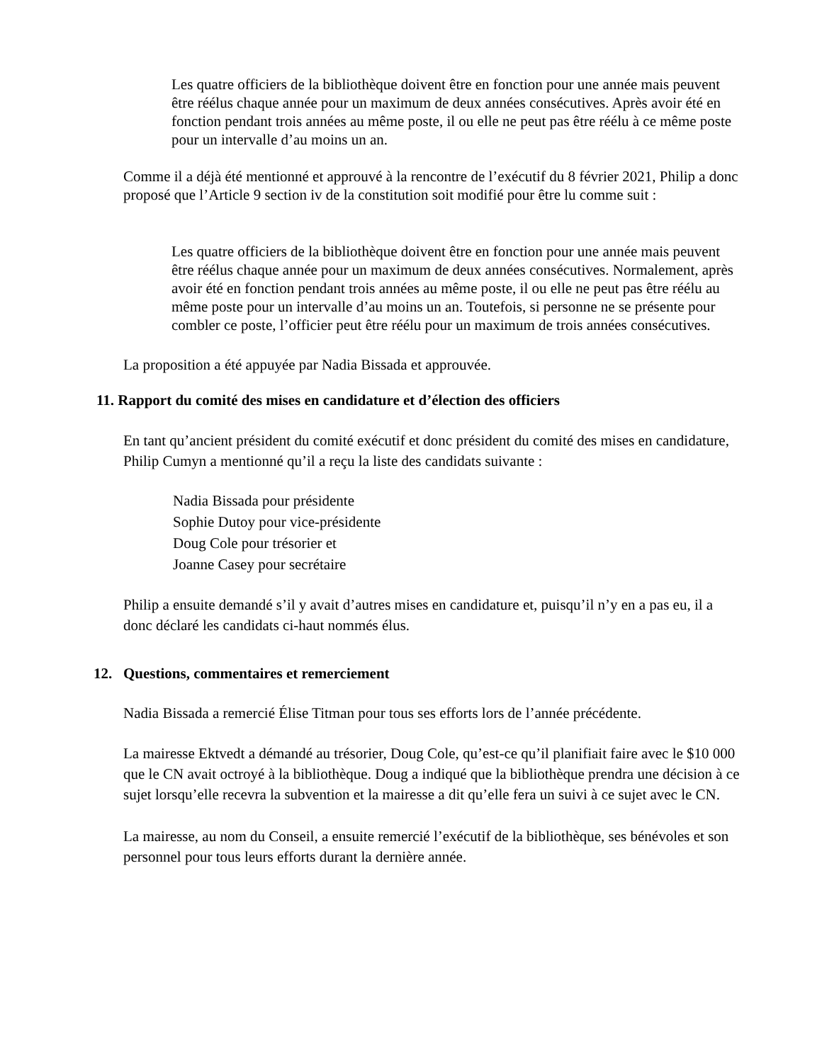Les quatre officiers de la bibliothèque doivent être en fonction pour une année mais peuvent être réélus chaque année pour un maximum de deux années consécutives. Après avoir été en fonction pendant trois années au même poste, il ou elle ne peut pas être réélu à ce même poste pour un intervalle d’au moins un an.
Comme il a déjà été mentionné et approuvé à la rencontre de l’exécutif du 8 février 2021, Philip a donc proposé que l’Article 9 section iv de la constitution soit modifié pour être lu comme suit :
Les quatre officiers de la bibliothèque doivent être en fonction pour une année mais peuvent être réélus chaque année pour un maximum de deux années consécutives. Normalement, après avoir été en fonction pendant trois années au même poste, il ou elle ne peut pas être réélu au même poste pour un intervalle d’au moins un an. Toutefois, si personne ne se présente pour combler ce poste, l’officier peut être réélu pour un maximum de trois années consécutives.
La proposition a été appuyée par Nadia Bissada et approuvée.
11. Rapport du comité des mises en candidature et d’élection des officiers
En tant qu’ancient président du comité exécutif et donc président du comité des mises en candidature, Philip Cumyn a mentionné qu’il a reçu la liste des candidats suivante :
Nadia Bissada pour présidente
Sophie Dutoy pour vice-présidente
Doug Cole pour trésorier et
Joanne Casey pour secrétaire
Philip a ensuite demandé s’il y avait d’autres mises en candidature et, puisqu’il n’y en a pas eu, il a donc déclaré les candidats ci-haut nommés élus.
12. Questions, commentaires et remerciement
Nadia Bissada a remercié Élise Titman pour tous ses efforts lors de l’année précédente.
La mairesse Ektvedt a démandé au trésorier, Doug Cole, qu’est-ce qu’il planifiait faire avec le $10 000 que le CN avait octroyé à la bibliothèque. Doug a indiqué que la bibliothèque prendra une décision à ce sujet lorsqu’elle recevra la subvention et la mairesse a dit qu’elle fera un suivi à ce sujet avec le CN.
La mairesse, au nom du Conseil, a ensuite remercié l’exécutif de la bibliothèque, ses bénévoles et son personnel pour tous leurs efforts durant la dernière année.